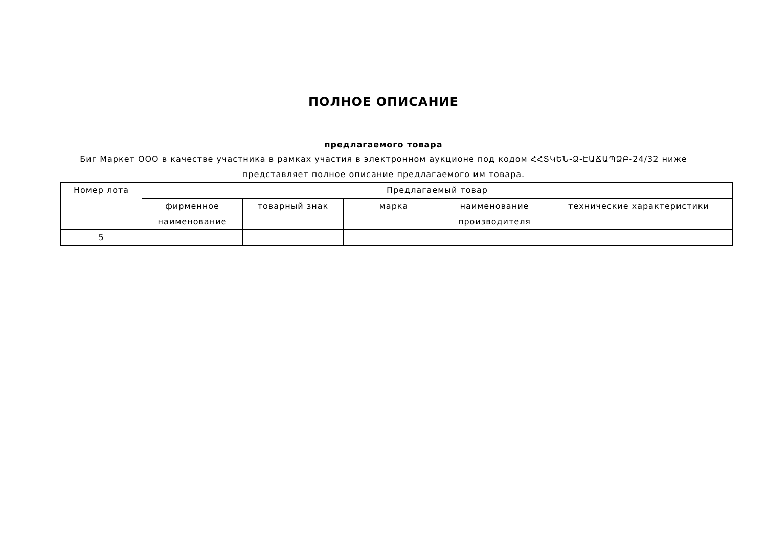ПОЛНОЕ ОПИСАНИЕ
предлагаемого товара
Биг Маркет ООО в качестве участника в рамках участия в электронном аукционе под кодом ՀՀՏԿԵՆ-Ձ-ԷԱՃԱՊՁԲ-24/32 ниже представляет полное описание предлагаемого им товара.
| Номер лота | Предлагаемый товар | | | | |
| --- | --- | --- | --- | --- | --- |
| | фирменное наименование | товарный знак | марка | наименование производителя | технические характеристики |
| 5 | | | | | |